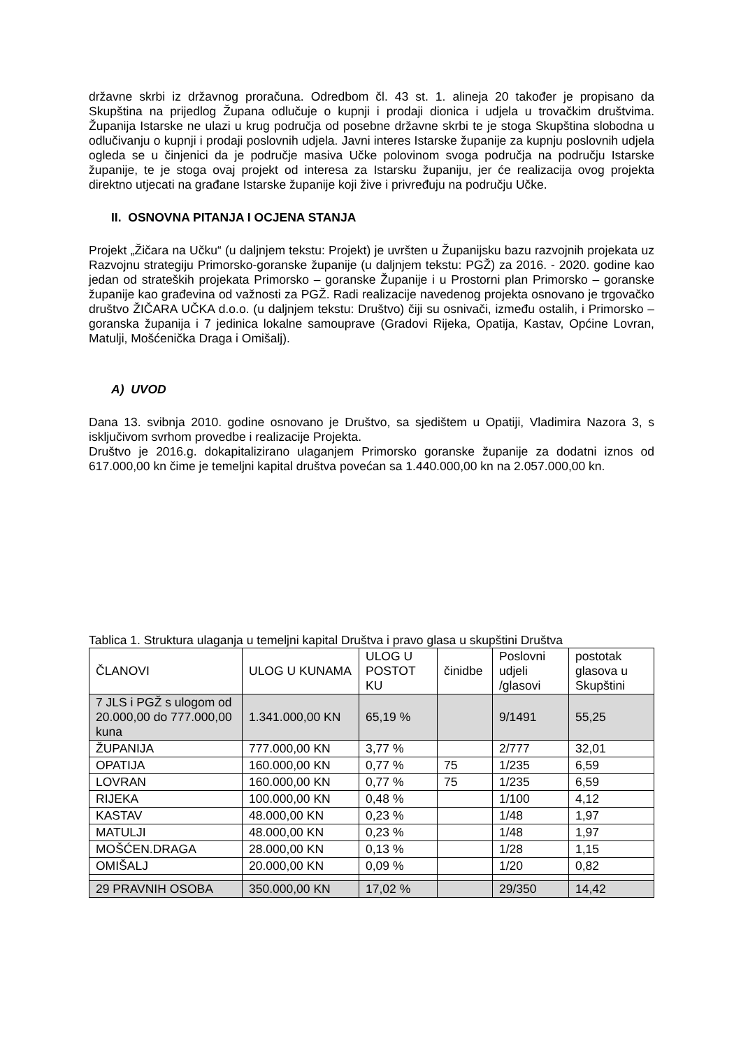državne skrbi iz državnog proračuna. Odredbom čl. 43 st. 1. alineja 20 također je propisano da Skupština na prijedlog Župana odlučuje o kupnji i prodaji dionica i udjela u trovačkim društvima. Županija Istarske ne ulazi u krug područja od posebne državne skrbi te je stoga Skupština slobodna u odlučivanju o kupnji i prodaji poslovnih udjela. Javni interes Istarske županije za kupnju poslovnih udjela ogleda se u činjenici da je područje masiva Učke polovinom svoga područja na području Istarske županije, te je stoga ovaj projekt od interesa za Istarsku županiju, jer će realizacija ovog projekta direktno utjecati na građane Istarske županije koji žive i privređuju na području Učke.
II. OSNOVNA PITANJA I OCJENA STANJA
Projekt „Žičara na Učku“ (u daljnjem tekstu: Projekt) je uvršten u Županijsku bazu razvojnih projekata uz Razvojnu strategiju Primorsko-goranske županije (u daljnjem tekstu: PGŽ) za 2016. - 2020. godine kao jedan od strateških projekata Primorsko – goranske Županije i u Prostorni plan Primorsko – goranske županije kao građevina od važnosti za PGŽ. Radi realizacije navedenog projekta osnovano je trgovačko društvo ŽIČARA UČKA d.o.o. (u daljnjem tekstu: Društvo) čiji su osnivači, između ostalih, i Primorsko – goranska županija i 7 jedinica lokalne samouprave (Gradovi Rijeka, Opatija, Kastav, Općine Lovran, Matulji, Mošćenička Draga i Omišalj).
A) UVOD
Dana 13. svibnja 2010. godine osnovano je Društvo, sa sjedištem u Opatiji, Vladimira Nazora 3, s isključivom svrhom provedbe i realizacije Projekta.
Društvo je 2016.g. dokapitalizirano ulaganjem Primorsko goranske županije za dodatni iznos od 617.000,00 kn čime je temeljni kapital društva povećan sa 1.440.000,00 kn na 2.057.000,00 kn.
Tablica 1. Struktura ulaganja u temeljni kapital Društva i pravo glasa u skupštini Društva
| ČLANOVI | ULOG U KUNAMA | ULOG U POSTOT KU | činidbe | Poslovni udjeli /glasovi | postotak glasova u Skupštini |
| 7 JLS i PGŽ s ulogom od 20.000,00 do 777.000,00 kuna | 1.341.000,00 KN | 65,19 % | | 9/1491 | 55,25 |
| ŽUPANIJA | 777.000,00 KN | 3,77 % | | 2/777 | 32,01 |
| OPATIJA | 160.000,00 KN | 0,77 % | 75 | 1/235 | 6,59 |
| LOVRAN | 160.000,00 KN | 0,77 % | 75 | 1/235 | 6,59 |
| RIJEKA | 100.000,00 KN | 0,48 % | | 1/100 | 4,12 |
| KASTAV | 48.000,00 KN | 0,23 % | | 1/48 | 1,97 |
| MATULJI | 48.000,00 KN | 0,23 % | | 1/48 | 1,97 |
| MOŠĆEN.DRAGA | 28.000,00 KN | 0,13 % | | 1/28 | 1,15 |
| OMIŠALJ | 20.000,00 KN | 0,09 % | | 1/20 | 0,82 |
| 29 PRAVNIH OSOBA | 350.000,00 KN | 17,02 % | | 29/350 | 14,42 |